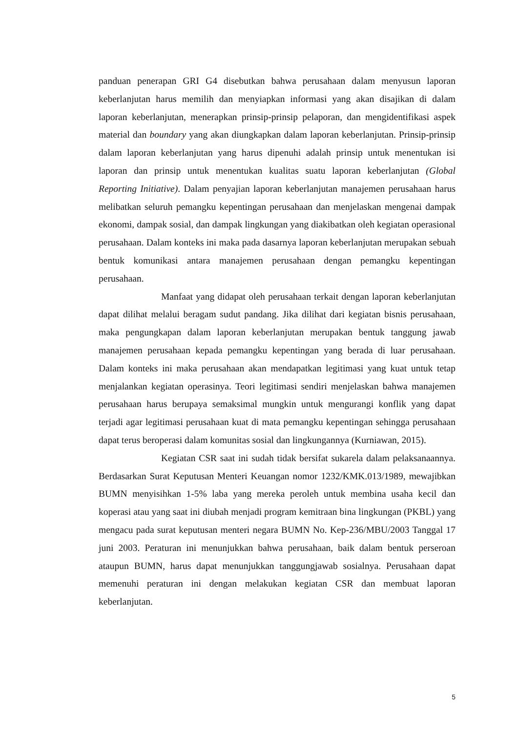panduan penerapan GRI G4 disebutkan bahwa perusahaan dalam menyusun laporan keberlanjutan harus memilih dan menyiapkan informasi yang akan disajikan di dalam laporan keberlanjutan, menerapkan prinsip-prinsip pelaporan, dan mengidentifikasi aspek material dan boundary yang akan diungkapkan dalam laporan keberlanjutan. Prinsip-prinsip dalam laporan keberlanjutan yang harus dipenuhi adalah prinsip untuk menentukan isi laporan dan prinsip untuk menentukan kualitas suatu laporan keberlanjutan (Global Reporting Initiative). Dalam penyajian laporan keberlanjutan manajemen perusahaan harus melibatkan seluruh pemangku kepentingan perusahaan dan menjelaskan mengenai dampak ekonomi, dampak sosial, dan dampak lingkungan yang diakibatkan oleh kegiatan operasional perusahaan. Dalam konteks ini maka pada dasarnya laporan keberlanjutan merupakan sebuah bentuk komunikasi antara manajemen perusahaan dengan pemangku kepentingan perusahaan.
Manfaat yang didapat oleh perusahaan terkait dengan laporan keberlanjutan dapat dilihat melalui beragam sudut pandang. Jika dilihat dari kegiatan bisnis perusahaan, maka pengungkapan dalam laporan keberlanjutan merupakan bentuk tanggung jawab manajemen perusahaan kepada pemangku kepentingan yang berada di luar perusahaan. Dalam konteks ini maka perusahaan akan mendapatkan legitimasi yang kuat untuk tetap menjalankan kegiatan operasinya. Teori legitimasi sendiri menjelaskan bahwa manajemen perusahaan harus berupaya semaksimal mungkin untuk mengurangi konflik yang dapat terjadi agar legitimasi perusahaan kuat di mata pemangku kepentingan sehingga perusahaan dapat terus beroperasi dalam komunitas sosial dan lingkungannya (Kurniawan, 2015).
Kegiatan CSR saat ini sudah tidak bersifat sukarela dalam pelaksanaannya. Berdasarkan Surat Keputusan Menteri Keuangan nomor 1232/KMK.013/1989, mewajibkan BUMN menyisihkan 1-5% laba yang mereka peroleh untuk membina usaha kecil dan koperasi atau yang saat ini diubah menjadi program kemitraan bina lingkungan (PKBL) yang mengacu pada surat keputusan menteri negara BUMN No. Kep-236/MBU/2003 Tanggal 17 juni 2003. Peraturan ini menunjukkan bahwa perusahaan, baik dalam bentuk perseroan ataupun BUMN, harus dapat menunjukkan tanggungjawab sosialnya. Perusahaan dapat memenuhi peraturan ini dengan melakukan kegiatan CSR dan membuat laporan keberlanjutan.
5